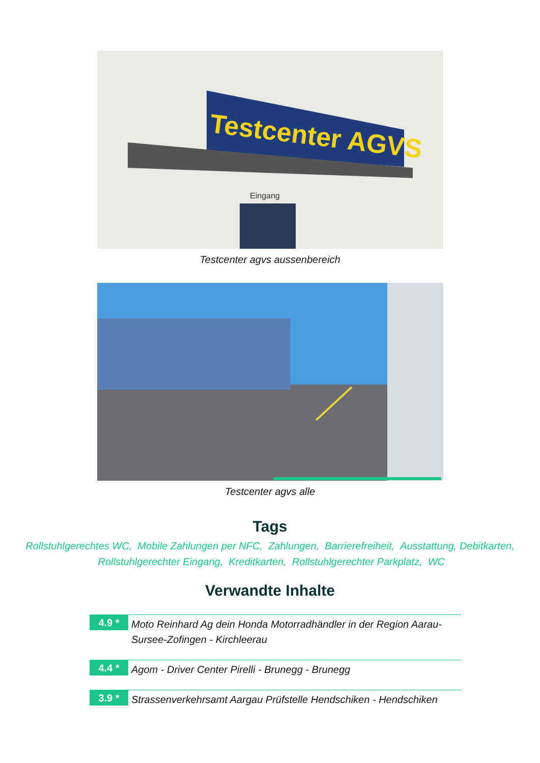Testcenter AGVS
Eingang
Testcenter agvs aussenbereich
Testcenter agvs alle
Tags
Rollstuhlgerechtes WC, Mobile Zahlungen per NFC, Zahlungen, Barrierefreiheit, Ausstattung, Debitkarten, Rollstuhlgerechter Eingang, Kreditkarten, Rollstuhlgerechter Parkplatz, WC
Verwandte Inhalte
4.9 *
Moto Reinhard Ag dein Honda Motorradhändler in der Region Aarau-Sursee-Zofingen - Kirchleerau
4.4 *
Agom - Driver Center Pirelli - Brunegg - Brunegg
3.9 *
Strassenverkehrsamt Aargau Prüfstelle Hendschiken - Hendschiken